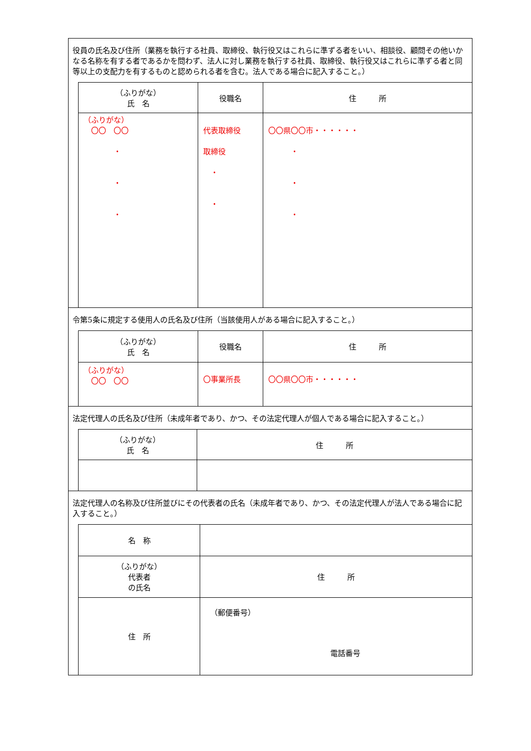役員の氏名及び住所（業務を執行する社員、取締役、執行役又はこれらに準ずる者をいい、相談役、顧問その他いかなる名称を有する者であるかを問わず、法人に対し業務を執行する社員、取締役、執行役又はこれらに準ずる者と同等以上の支配力を有するものと認められる者を含む。法人である場合に記入すること。）
| （ふりがな） 氏 名 | 役職名 | 住 所 |
| --- | --- | --- |
| （ふりがな） 〇〇 〇〇 ・ ・ ・ | 代表取締役 取締役 ・ ・ | 〇〇県〇〇市・・・・・・ ・ ・ ・ |
令第5条に規定する使用人の氏名及び住所（当該使用人がある場合に記入すること。）
| （ふりがな） 氏 名 | 役職名 | 住 所 |
| --- | --- | --- |
| （ふりがな） 〇〇 〇〇 | 〇事業所長 | 〇〇県〇〇市・・・・・・ |
法定代理人の氏名及び住所（未成年者であり、かつ、その法定代理人が個人である場合に記入すること。）
| （ふりがな） 氏 名 | 住 所 |
| --- | --- |
法定代理人の名称及び住所並びにその代表者の氏名（未成年者であり、かつ、その法定代理人が法人である場合に記入すること。）
| 名 称 | |
| （ふりがな） 代表者 の氏名 | 住 所 |
| 住 所 | （郵便番号） 電話番号 |